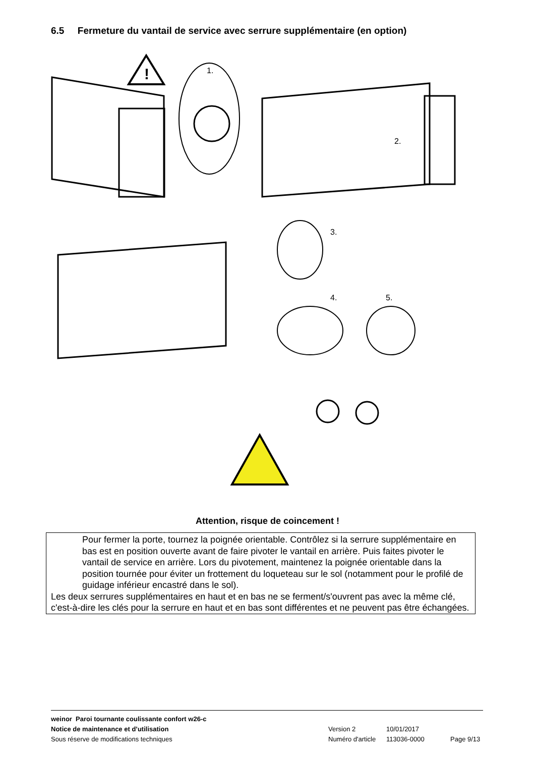6.5 Fermeture du vantail de service avec serrure supplémentaire (en option)
!
1.
2.
3.
4.
5.
Attention, risque de coincement !
Pour fermer la porte, tournez la poignée orientable. Contrôlez si la serrure supplémentaire en bas est en position ouverte avant de faire pivoter le vantail en arrière. Puis faites pivoter le vantail de service en arrière. Lors du pivotement, maintenez la poignée orientable dans la position tournée pour éviter un frottement du loqueteau sur le sol (notamment pour le profilé de guidage inférieur encastré dans le sol).
Les deux serrures supplémentaires en haut et en bas ne se ferment/s'ouvrent pas avec la même clé, c'est-à-dire les clés pour la serrure en haut et en bas sont différentes et ne peuvent pas être échangées.
weinor Paroi tournante coulissante confort w26-c
Notice de maintenance et d’utilisation Version 2 10/01/2017
Sous réserve de modifications techniques Numéro d'article 113036-0000 Page 9/13